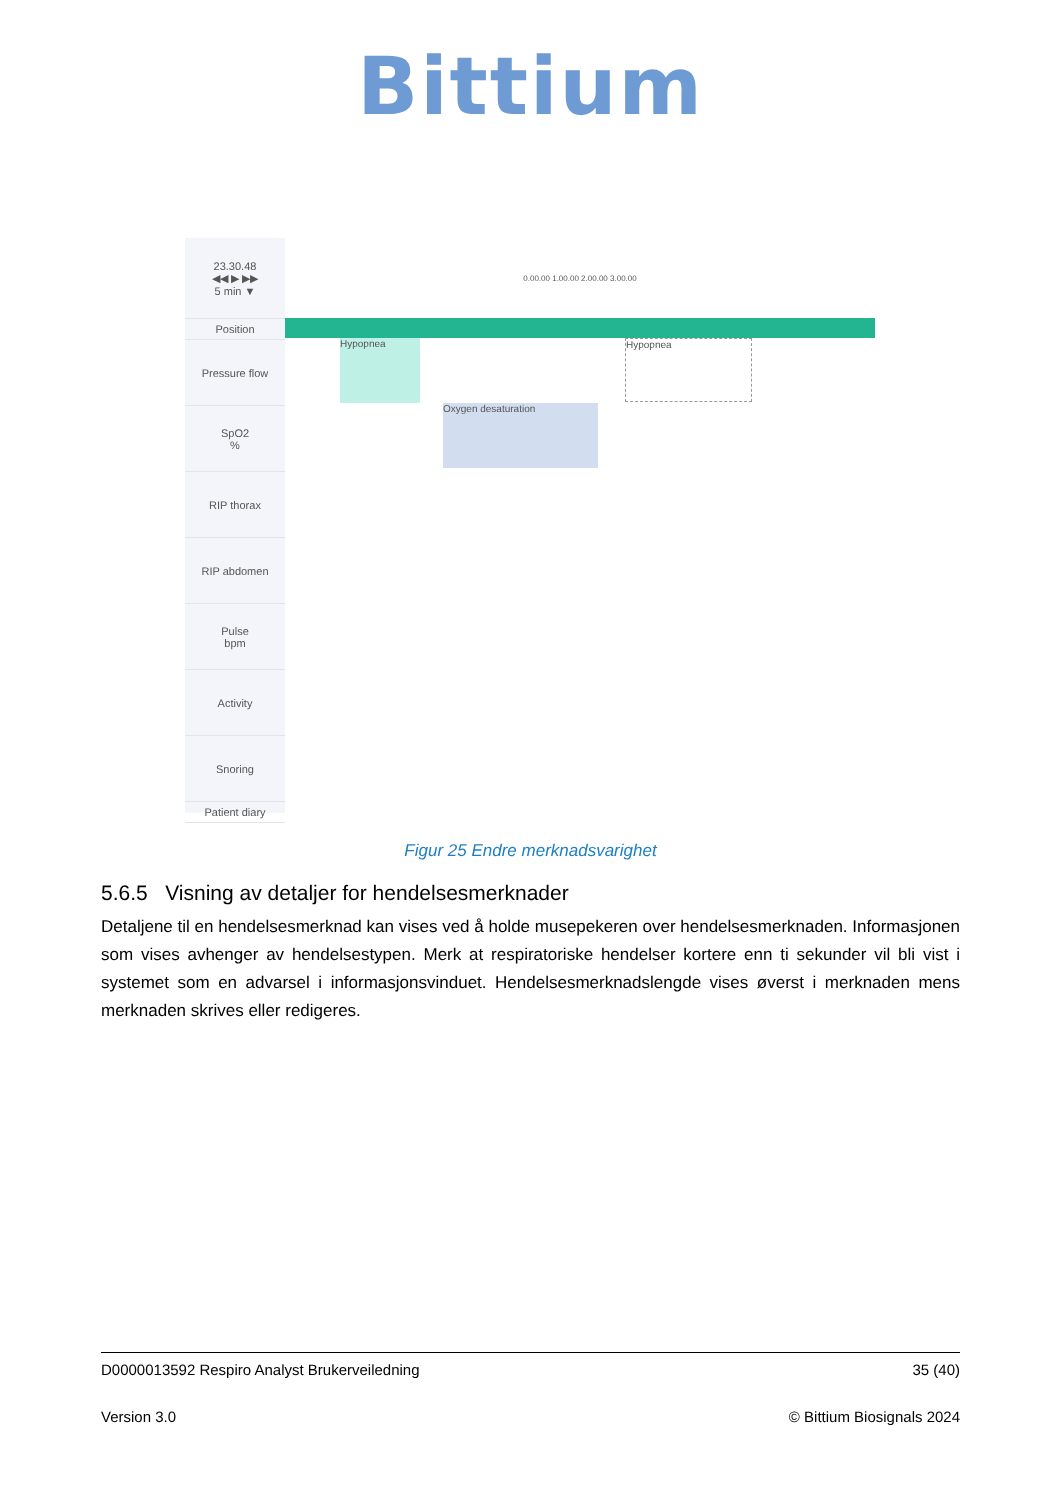Bittium
23.30.48
◀◀ ▶ ▶▶
5 min ▼
Position
Pressure flow
SpO2
%
RIP thorax
RIP abdomen
Pulse
bpm
Activity
Snoring
Patient diary
0.00.00 1.00.00 2.00.00 3.00.00
Hypopnea Hypopnea
Oxygen desaturation
Figur 25 Endre merknadsvarighet
5.6.5 Visning av detaljer for hendelsesmerknader
Detaljene til en hendelsesmerknad kan vises ved å holde musepekeren over hendelsesmerknaden. Informasjonen som vises avhenger av hendelsestypen. Merk at respiratoriske hendelser kortere enn ti sekunder vil bli vist i systemet som en advarsel i informasjonsvinduet. Hendelsesmerknadslengde vises øverst i merknaden mens merknaden skrives eller redigeres.
D0000013592 Respiro Analyst Brukerveiledning 35 (40)
Version 3.0 © Bittium Biosignals 2024